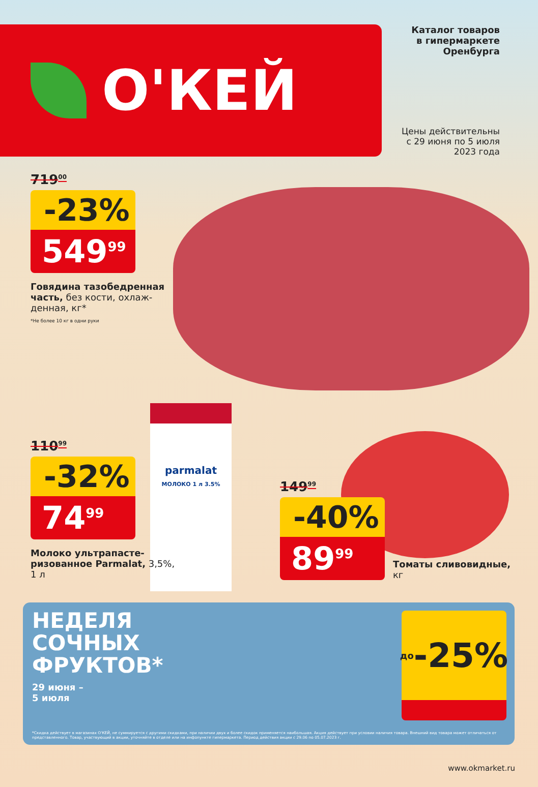О'КЕЙ
Каталог товаров
в гипермаркете
Оренбурга
Цены действительны
с 29 июня по 5 июля 2023 года
719<sup>00</sup>
-23%
549<sup>99</sup>
Говядина тазобедренная часть, без кости, охлаж-денная, кг*
*Не более 10 кг в одни руки
parmalat
МОЛОКО 1 л 3.5%
110<sup>99</sup>
-32%
74<sup>99</sup>
Молоко ультрапасте-ризованное Parmalat, 3,5%, 1 л
149<sup>99</sup>
-40%
89<sup>99</sup>
Томаты сливовидные,
кг
НЕДЕЛЯ
СОЧНЫХ
ФРУКТОВ*
29 июня –
5 июля
до -25%
*Скидка действует в магазинах О'КЕЙ, не суммируется с другими скидками, при наличии двух и более скидок применяется наибольшая. Акция действует при условии наличия товара. Внешний вид товара может отличаться от представленного. Товар, участвующий в акции, уточняйте в отделе или на инфопункте гипермаркета. Период действия акции с 29.06 по 05.07.2023 г.
www.okmarket.ru